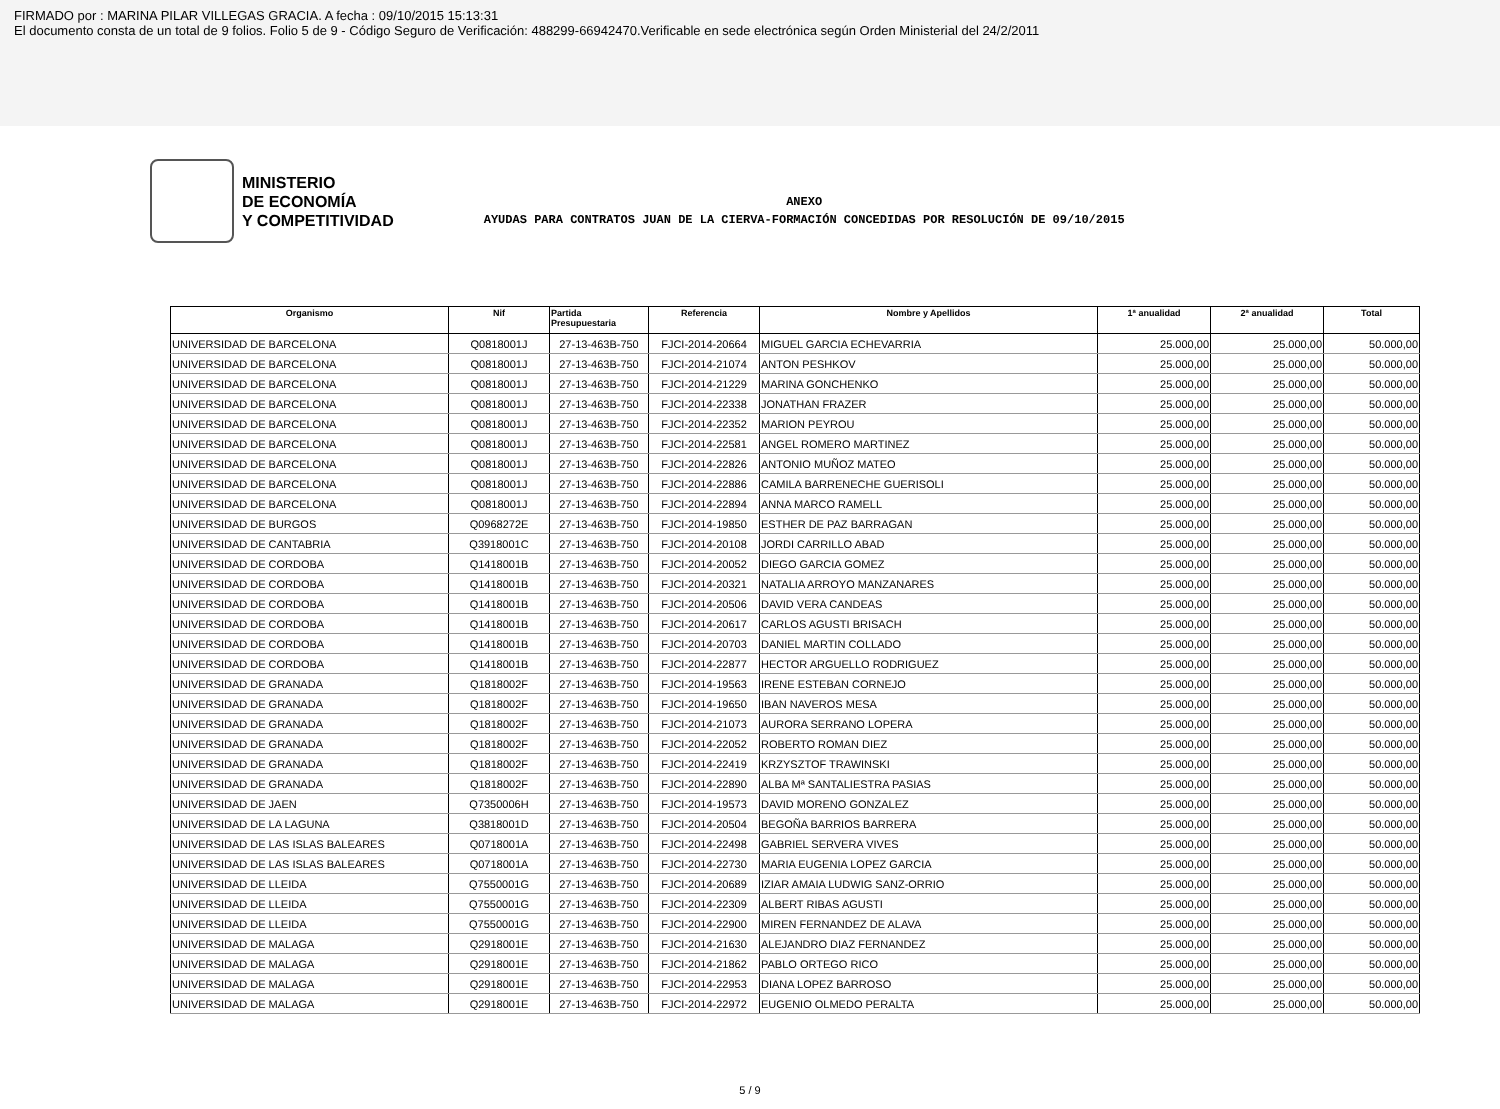FIRMADO por : MARINA PILAR VILLEGAS GRACIA. A fecha : 09/10/2015 15:13:31
El documento consta de un total de 9 folios. Folio 5 de 9 - Código Seguro de Verificación: 488299-66942470.Verificable en sede electrónica según Orden Ministerial del 24/2/2011
MINISTERIO
DE ECONOMÍA
Y COMPETITIVIDAD
ANEXO
AYUDAS PARA CONTRATOS JUAN DE LA CIERVA-FORMACIÓN CONCEDIDAS POR RESOLUCIÓN DE 09/10/2015
| Organismo | Nif | Partida Presupuestaria | Referencia | Nombre y Apellidos | 1ª anualidad | 2ª anualidad | Total |
| --- | --- | --- | --- | --- | --- | --- | --- |
| UNIVERSIDAD DE BARCELONA | Q0818001J | 27-13-463B-750 | FJCI-2014-20664 | MIGUEL GARCIA ECHEVARRIA | 25.000,00 | 25.000,00 | 50.000,00 |
| UNIVERSIDAD DE BARCELONA | Q0818001J | 27-13-463B-750 | FJCI-2014-21074 | ANTON PESHKOV | 25.000,00 | 25.000,00 | 50.000,00 |
| UNIVERSIDAD DE BARCELONA | Q0818001J | 27-13-463B-750 | FJCI-2014-21229 | MARINA GONCHENKO | 25.000,00 | 25.000,00 | 50.000,00 |
| UNIVERSIDAD DE BARCELONA | Q0818001J | 27-13-463B-750 | FJCI-2014-22338 | JONATHAN FRAZER | 25.000,00 | 25.000,00 | 50.000,00 |
| UNIVERSIDAD DE BARCELONA | Q0818001J | 27-13-463B-750 | FJCI-2014-22352 | MARION PEYROU | 25.000,00 | 25.000,00 | 50.000,00 |
| UNIVERSIDAD DE BARCELONA | Q0818001J | 27-13-463B-750 | FJCI-2014-22581 | ANGEL ROMERO MARTINEZ | 25.000,00 | 25.000,00 | 50.000,00 |
| UNIVERSIDAD DE BARCELONA | Q0818001J | 27-13-463B-750 | FJCI-2014-22826 | ANTONIO MUÑOZ MATEO | 25.000,00 | 25.000,00 | 50.000,00 |
| UNIVERSIDAD DE BARCELONA | Q0818001J | 27-13-463B-750 | FJCI-2014-22886 | CAMILA BARRENECHE GUERISOLI | 25.000,00 | 25.000,00 | 50.000,00 |
| UNIVERSIDAD DE BARCELONA | Q0818001J | 27-13-463B-750 | FJCI-2014-22894 | ANNA MARCO RAMELL | 25.000,00 | 25.000,00 | 50.000,00 |
| UNIVERSIDAD DE BURGOS | Q0968272E | 27-13-463B-750 | FJCI-2014-19850 | ESTHER DE PAZ BARRAGAN | 25.000,00 | 25.000,00 | 50.000,00 |
| UNIVERSIDAD DE CANTABRIA | Q3918001C | 27-13-463B-750 | FJCI-2014-20108 | JORDI CARRILLO ABAD | 25.000,00 | 25.000,00 | 50.000,00 |
| UNIVERSIDAD DE CORDOBA | Q1418001B | 27-13-463B-750 | FJCI-2014-20052 | DIEGO GARCIA GOMEZ | 25.000,00 | 25.000,00 | 50.000,00 |
| UNIVERSIDAD DE CORDOBA | Q1418001B | 27-13-463B-750 | FJCI-2014-20321 | NATALIA ARROYO MANZANARES | 25.000,00 | 25.000,00 | 50.000,00 |
| UNIVERSIDAD DE CORDOBA | Q1418001B | 27-13-463B-750 | FJCI-2014-20506 | DAVID VERA CANDEAS | 25.000,00 | 25.000,00 | 50.000,00 |
| UNIVERSIDAD DE CORDOBA | Q1418001B | 27-13-463B-750 | FJCI-2014-20617 | CARLOS AGUSTI BRISACH | 25.000,00 | 25.000,00 | 50.000,00 |
| UNIVERSIDAD DE CORDOBA | Q1418001B | 27-13-463B-750 | FJCI-2014-20703 | DANIEL MARTIN COLLADO | 25.000,00 | 25.000,00 | 50.000,00 |
| UNIVERSIDAD DE CORDOBA | Q1418001B | 27-13-463B-750 | FJCI-2014-22877 | HECTOR ARGUELLO RODRIGUEZ | 25.000,00 | 25.000,00 | 50.000,00 |
| UNIVERSIDAD DE GRANADA | Q1818002F | 27-13-463B-750 | FJCI-2014-19563 | IRENE ESTEBAN CORNEJO | 25.000,00 | 25.000,00 | 50.000,00 |
| UNIVERSIDAD DE GRANADA | Q1818002F | 27-13-463B-750 | FJCI-2014-19650 | IBAN NAVEROS MESA | 25.000,00 | 25.000,00 | 50.000,00 |
| UNIVERSIDAD DE GRANADA | Q1818002F | 27-13-463B-750 | FJCI-2014-21073 | AURORA SERRANO LOPERA | 25.000,00 | 25.000,00 | 50.000,00 |
| UNIVERSIDAD DE GRANADA | Q1818002F | 27-13-463B-750 | FJCI-2014-22052 | ROBERTO ROMAN DIEZ | 25.000,00 | 25.000,00 | 50.000,00 |
| UNIVERSIDAD DE GRANADA | Q1818002F | 27-13-463B-750 | FJCI-2014-22419 | KRZYSZTOF TRAWINSKI | 25.000,00 | 25.000,00 | 50.000,00 |
| UNIVERSIDAD DE GRANADA | Q1818002F | 27-13-463B-750 | FJCI-2014-22890 | ALBA Mª SANTALIESTRA PASIAS | 25.000,00 | 25.000,00 | 50.000,00 |
| UNIVERSIDAD DE JAEN | Q7350006H | 27-13-463B-750 | FJCI-2014-19573 | DAVID MORENO GONZALEZ | 25.000,00 | 25.000,00 | 50.000,00 |
| UNIVERSIDAD DE LA LAGUNA | Q3818001D | 27-13-463B-750 | FJCI-2014-20504 | BEGOÑA BARRIOS BARRERA | 25.000,00 | 25.000,00 | 50.000,00 |
| UNIVERSIDAD DE LAS ISLAS BALEARES | Q0718001A | 27-13-463B-750 | FJCI-2014-22498 | GABRIEL SERVERA VIVES | 25.000,00 | 25.000,00 | 50.000,00 |
| UNIVERSIDAD DE LAS ISLAS BALEARES | Q0718001A | 27-13-463B-750 | FJCI-2014-22730 | MARIA EUGENIA LOPEZ GARCIA | 25.000,00 | 25.000,00 | 50.000,00 |
| UNIVERSIDAD DE LLEIDA | Q7550001G | 27-13-463B-750 | FJCI-2014-20689 | IZIAR AMAIA LUDWIG SANZ-ORRIO | 25.000,00 | 25.000,00 | 50.000,00 |
| UNIVERSIDAD DE LLEIDA | Q7550001G | 27-13-463B-750 | FJCI-2014-22309 | ALBERT RIBAS AGUSTI | 25.000,00 | 25.000,00 | 50.000,00 |
| UNIVERSIDAD DE LLEIDA | Q7550001G | 27-13-463B-750 | FJCI-2014-22900 | MIREN FERNANDEZ DE ALAVA | 25.000,00 | 25.000,00 | 50.000,00 |
| UNIVERSIDAD DE MALAGA | Q2918001E | 27-13-463B-750 | FJCI-2014-21630 | ALEJANDRO DIAZ FERNANDEZ | 25.000,00 | 25.000,00 | 50.000,00 |
| UNIVERSIDAD DE MALAGA | Q2918001E | 27-13-463B-750 | FJCI-2014-21862 | PABLO ORTEGO RICO | 25.000,00 | 25.000,00 | 50.000,00 |
| UNIVERSIDAD DE MALAGA | Q2918001E | 27-13-463B-750 | FJCI-2014-22953 | DIANA LOPEZ BARROSO | 25.000,00 | 25.000,00 | 50.000,00 |
| UNIVERSIDAD DE MALAGA | Q2918001E | 27-13-463B-750 | FJCI-2014-22972 | EUGENIO OLMEDO PERALTA | 25.000,00 | 25.000,00 | 50.000,00 |
5 / 9